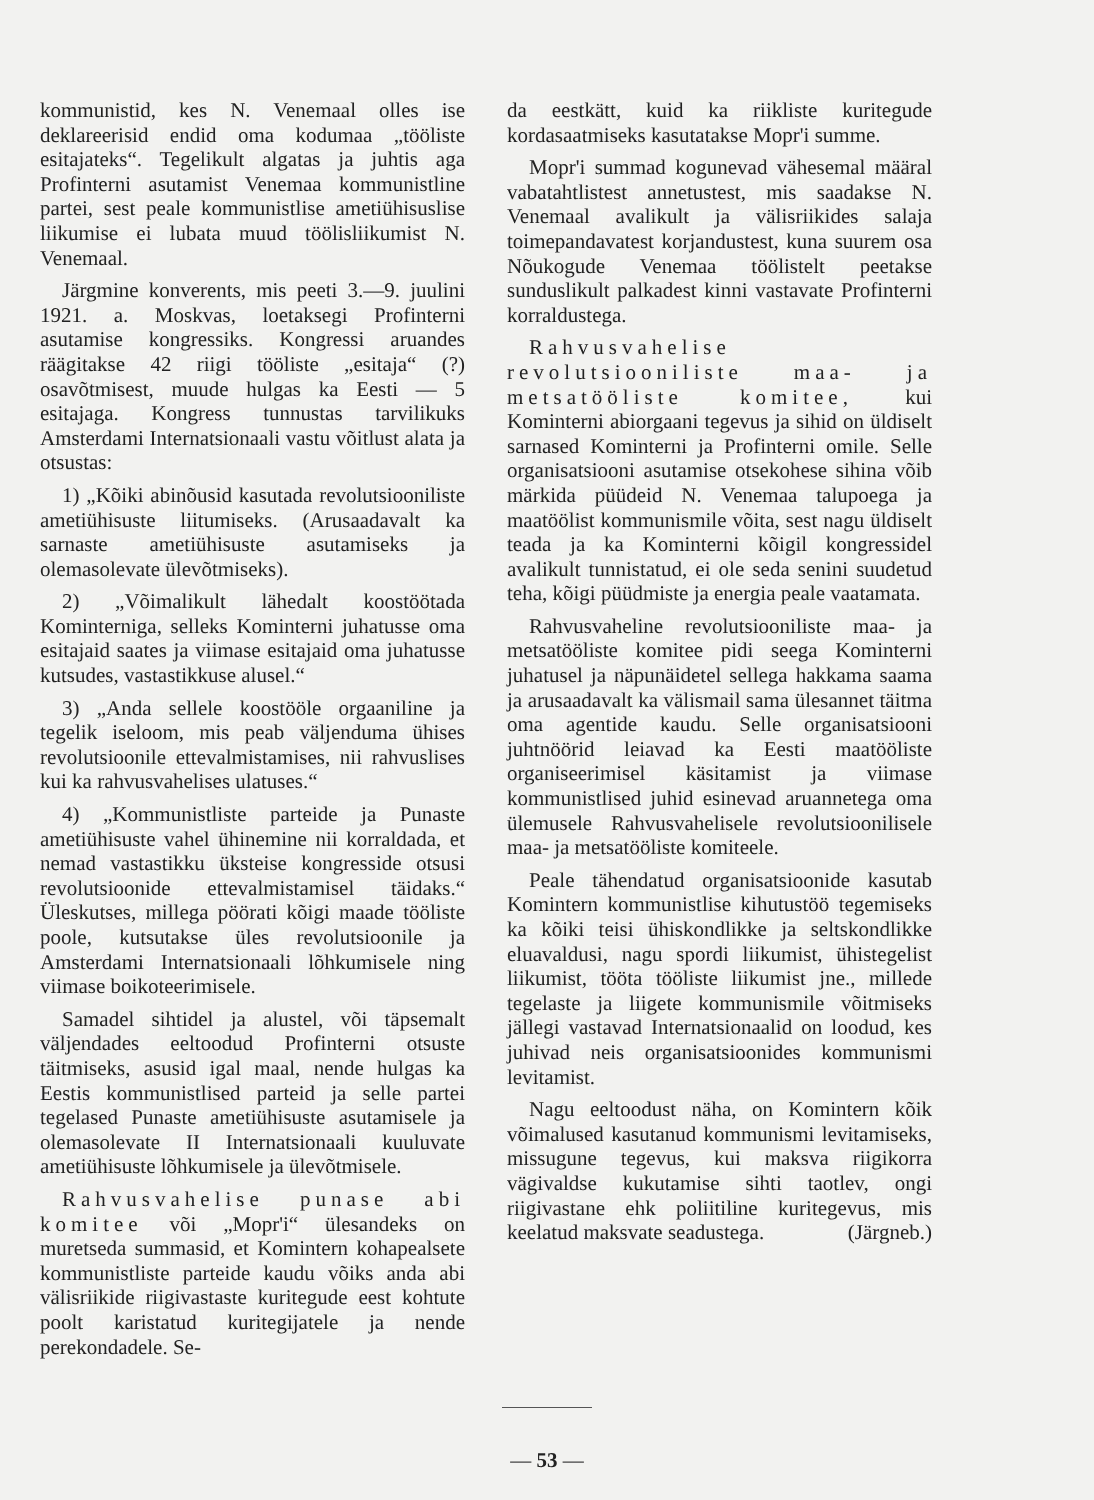kommunistid, kes N. Venemaal olles ise deklareerisid endid oma kodumaa „tööliste esitajateks“. Tegelikult algatas ja juhtis aga Profinterni asutamist Venemaa kommunistline partei, sest peale kommunistlise ametiühisuslise liikumise ei lubata muud töölisliikumist N. Venemaal.
Järgmine konverents, mis peeti 3.—9. juulini 1921. a. Moskvas, loetaksegi Profinterni asutamise kongressiks. Kongressi aruandes räägitakse 42 riigi tööliste „esitaja“ (?) osavõtmisest, muude hulgas ka Eesti — 5 esitajaga. Kongress tunnustas tarvilikuks Amsterdami Internatsionaali vastu võitlust alata ja otsustas:
1) „Kõiki abinõusid kasutada revolutsiooniliste ametiühisuste liitumiseks. (Arusaadavalt ka sarnaste ametiühisuste asutamiseks ja olemasolevate ülevõtmiseks).
2) „Võimalikult lähedalt koostöötada Kominterniga, selleks Kominterni juhatusse oma esitajaid saates ja viimase esitajaid oma juhatusse kutsudes, vastastikkuse alusel.“
3) „Anda sellele koostööle orgaaniline ja tegelik iseloom, mis peab väljenduma ühises revolutsioonile ettevalmistamises, nii rahvuslises kui ka rahvusvahelises ulatuses.“
4) „Kommunistliste parteide ja Punaste ametiühisuste vahel ühinemine nii korraldada, et nemad vastastikku üksteise kongresside otsusi revolutsioonide ettevalmistamisel täidaks.“ Üleskutses, millega pöörati kõigi maade tööliste poole, kutsutakse üles revolutsioonile ja Amsterdami Internatsionaali lõhkumisele ning viimase boikoteerimisele.
Samadel sihtidel ja alustel, või täpsemalt väljendades eeltoodud Profinterni otsuste täitmiseks, asusid igal maal, nende hulgas ka Eestis kommunistlised parteid ja selle partei tegelased Punaste ametiühisuste asutamisele ja olemasolevate II Internatsionaali kuuluvate ametiühisuste lõhkumisele ja ülevõtmisele.
Rahvusvahelise punase abi komitee või „Mopr'i“ ülesandeks on muretseda summasid, et Komintern kohapealsete kommunistliste parteide kaudu võiks anda abi välisriikide riigivastaste kuritegude eest kohtute poolt karistatud kuritegijatele ja nende perekondadele. Se-
da eestkätt, kuid ka riikliste kuritegude kordasaatmiseks kasutatakse Mopr'i summe.
Mopr'i summad kogunevad vähesemal määral vabatahtlistest annetustest, mis saadakse N. Venemaal avalikult ja välisriikides salaja toimepandavatest korjandustest, kuna suurem osa Nõukogude Venemaa töölistelt peetakse sunduslikult palkadest kinni vastavate Profinterni korraldustega.
Rahvusvahelise revolutsiooniliste maa- ja metsatööliste komitee, kui Kominterni abiorgaani tegevus ja sihid on üldiselt sarnased Kominterni ja Profinterni omile. Selle organisatsiooni asutamise otsekohese sihina võib märkida püüdeid N. Venemaa talupoega ja maatöölist kommunismile võita, sest nagu üldiselt teada ja ka Kominterni kõigil kongressidel avalikult tunnistatud, ei ole seda senini suudetud teha, kõigi püüdmiste ja energia peale vaatamata.
Rahvusvaheline revolutsiooniliste maa- ja metsatööliste komitee pidi seega Kominterni juhatusel ja näpunäidetel sellega hakkama saama ja arusaadavalt ka välismail sama ülesannet täitma oma agentide kaudu. Selle organisatsiooni juhtnöörid leiavad ka Eesti maatööliste organiseerimisel käsitamist ja viimase kommunistlised juhid esinevad aruannetega oma ülemusele Rahvusvahelisele revolutsioonilisele maa- ja metsatööliste komiteele.
Peale tähendatud organisatsioonide kasutab Komintern kommunistlise kihutustöö tegemiseks ka kõiki teisi ühiskondlikke ja seltskondlikke eluavaldusi, nagu spordi liikumist, ühistegelist liikumist, tööta tööliste liikumist jne., millede tegelaste ja liigete kommunismile võitmiseks jällegi vastavad Internatsionaalid on loodud, kes juhivad neis organisatsioonides kommunismi levitamist.
Nagu eeltoodust näha, on Komintern kõik võimalused kasutanud kommunismi levitamiseks, missugune tegevus, kui maksva riigikorra vägivaldse kukutamise sihti taotlev, ongi riigivastane ehk poliitiline kuritegevus, mis keelatud maksvate seadustega. (Järgneb.)
— 53 —